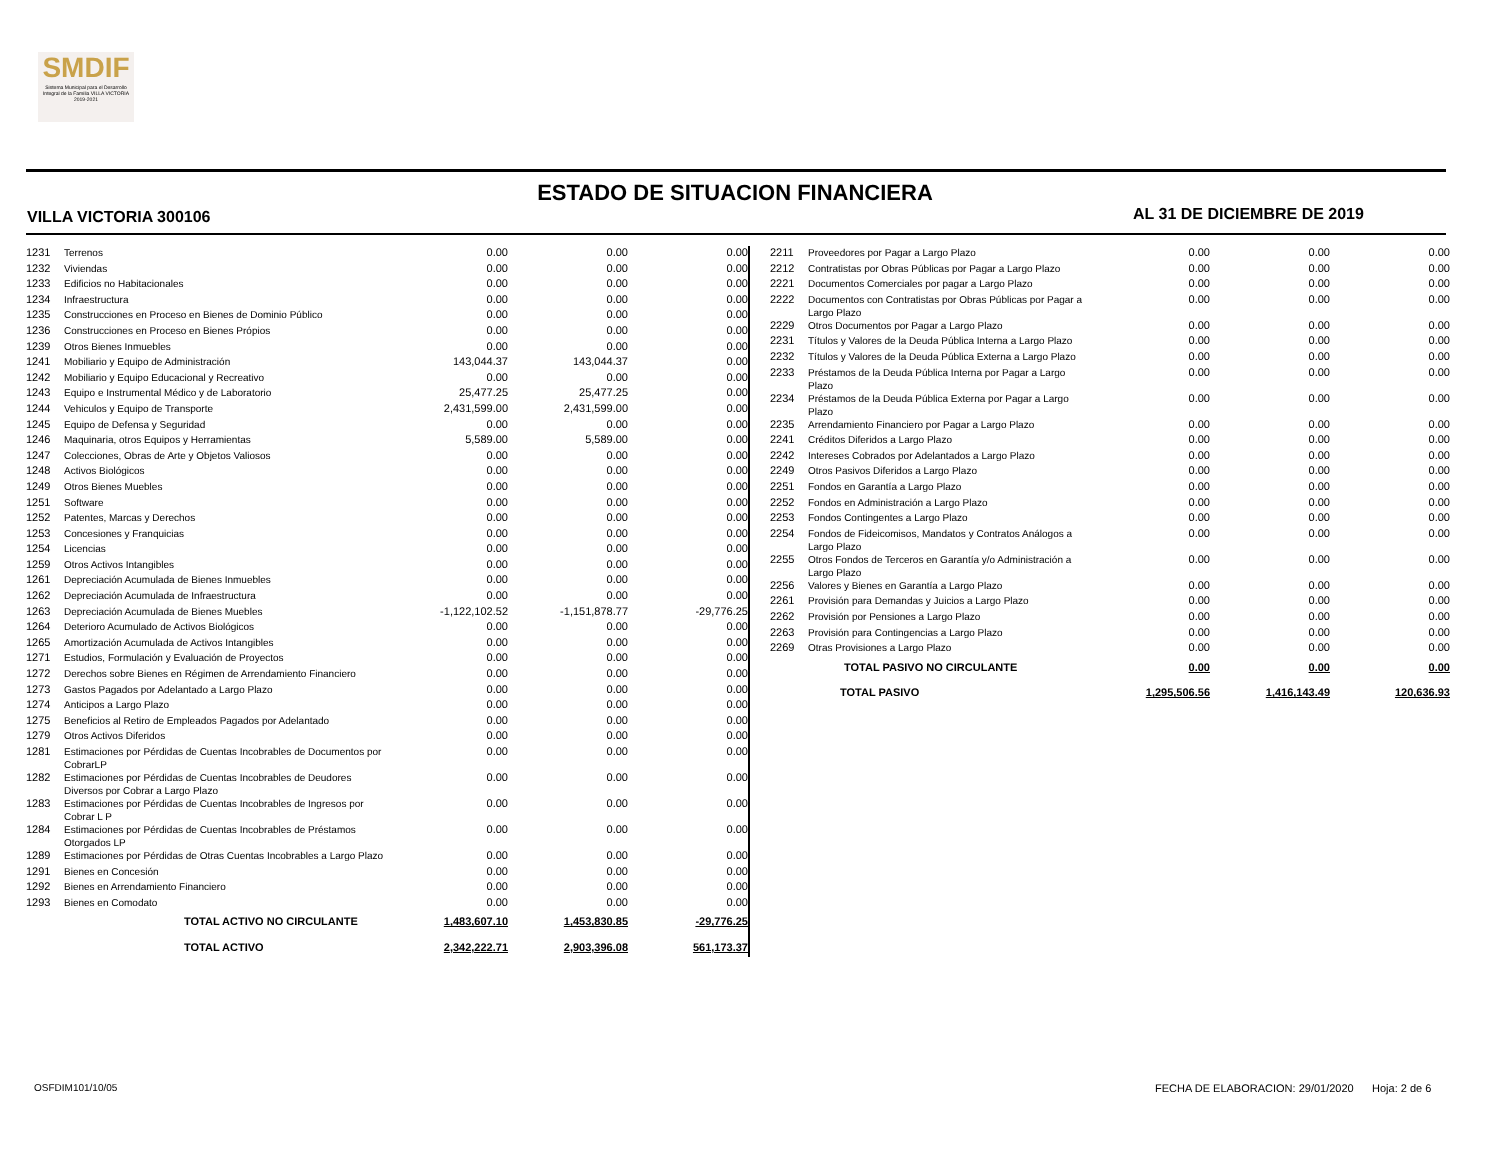SMDIF
Sistema Municipal para el Desarrollo Integral de la Familia VILLA VICTORIA 2019-2021
ESTADO DE SITUACION FINANCIERA
VILLA VICTORIA 300106 AL 31 DE DICIEMBRE DE 2019
| 1231 | Terrenos | 0.00 | 0.00 | 0.00 |
| 1232 | Viviendas | 0.00 | 0.00 | 0.00 |
| 1233 | Edificios no Habitacionales | 0.00 | 0.00 | 0.00 |
| 1234 | Infraestructura | 0.00 | 0.00 | 0.00 |
| 1235 | Construcciones en Proceso en Bienes de Dominio Público | 0.00 | 0.00 | 0.00 |
| 1236 | Construcciones en Proceso en Bienes Própios | 0.00 | 0.00 | 0.00 |
| 1239 | Otros Bienes Inmuebles | 0.00 | 0.00 | 0.00 |
| 1241 | Mobiliario y Equipo de Administración | 143,044.37 | 143,044.37 | 0.00 |
| 1242 | Mobiliario y Equipo Educacional y Recreativo | 0.00 | 0.00 | 0.00 |
| 1243 | Equipo e Instrumental Médico y de Laboratorio | 25,477.25 | 25,477.25 | 0.00 |
| 1244 | Vehiculos y Equipo de Transporte | 2,431,599.00 | 2,431,599.00 | 0.00 |
| 1245 | Equipo de Defensa y Seguridad | 0.00 | 0.00 | 0.00 |
| 1246 | Maquinaria, otros Equipos y Herramientas | 5,589.00 | 5,589.00 | 0.00 |
| 1247 | Colecciones, Obras de Arte y Objetos Valiosos | 0.00 | 0.00 | 0.00 |
| 1248 | Activos Biológicos | 0.00 | 0.00 | 0.00 |
| 1249 | Otros Bienes Muebles | 0.00 | 0.00 | 0.00 |
| 1251 | Software | 0.00 | 0.00 | 0.00 |
| 1252 | Patentes, Marcas y Derechos | 0.00 | 0.00 | 0.00 |
| 1253 | Concesiones y Franquicias | 0.00 | 0.00 | 0.00 |
| 1254 | Licencias | 0.00 | 0.00 | 0.00 |
| 1259 | Otros Activos Intangibles | 0.00 | 0.00 | 0.00 |
| 1261 | Depreciación Acumulada de Bienes Inmuebles | 0.00 | 0.00 | 0.00 |
| 1262 | Depreciación Acumulada de Infraestructura | 0.00 | 0.00 | 0.00 |
| 1263 | Depreciación Acumulada de Bienes Muebles | -1,122,102.52 | -1,151,878.77 | -29,776.25 |
| 1264 | Deterioro Acumulado de Activos Biológicos | 0.00 | 0.00 | 0.00 |
| 1265 | Amortización Acumulada de Activos Intangibles | 0.00 | 0.00 | 0.00 |
| 1271 | Estudios, Formulación y Evaluación de Proyectos | 0.00 | 0.00 | 0.00 |
| 1272 | Derechos sobre Bienes en Régimen de Arrendamiento Financiero | 0.00 | 0.00 | 0.00 |
| 1273 | Gastos Pagados por Adelantado a Largo Plazo | 0.00 | 0.00 | 0.00 |
| 1274 | Anticipos a Largo Plazo | 0.00 | 0.00 | 0.00 |
| 1275 | Beneficios al Retiro de Empleados Pagados por Adelantado | 0.00 | 0.00 | 0.00 |
| 1279 | Otros Activos Diferidos | 0.00 | 0.00 | 0.00 |
| 1281 | Estimaciones por Pérdidas de Cuentas Incobrables de Documentos por CobrarLP | 0.00 | 0.00 | 0.00 |
| 1282 | Estimaciones por Pérdidas de Cuentas Incobrables de Deudores Diversos por Cobrar a Largo Plazo | 0.00 | 0.00 | 0.00 |
| 1283 | Estimaciones por Pérdidas de Cuentas Incobrables de Ingresos por Cobrar L P | 0.00 | 0.00 | 0.00 |
| 1284 | Estimaciones por Pérdidas de Cuentas Incobrables de Préstamos Otorgados LP | 0.00 | 0.00 | 0.00 |
| 1289 | Estimaciones por Pérdidas de Otras Cuentas Incobrables a Largo Plazo | 0.00 | 0.00 | 0.00 |
| 1291 | Bienes en Concesión | 0.00 | 0.00 | 0.00 |
| 1292 | Bienes en Arrendamiento Financiero | 0.00 | 0.00 | 0.00 |
| 1293 | Bienes en Comodato | 0.00 | 0.00 | 0.00 |
| | TOTAL ACTIVO NO CIRCULANTE | 1,483,607.10 | 1,453,830.85 | -29,776.25 |
| | TOTAL ACTIVO | 2,342,222.71 | 2,903,396.08 | 561,173.37 |
| 2211 | Proveedores por Pagar a Largo Plazo | 0.00 | 0.00 | 0.00 |
| 2212 | Contratistas por Obras Públicas por Pagar a Largo Plazo | 0.00 | 0.00 | 0.00 |
| 2221 | Documentos Comerciales por pagar a Largo Plazo | 0.00 | 0.00 | 0.00 |
| 2222 | Documentos con Contratistas por Obras Públicas por Pagar a Largo Plazo | 0.00 | 0.00 | 0.00 |
| 2229 | Otros Documentos por Pagar a Largo Plazo | 0.00 | 0.00 | 0.00 |
| 2231 | Títulos y Valores de la Deuda Pública Interna a Largo Plazo | 0.00 | 0.00 | 0.00 |
| 2232 | Títulos y Valores de la Deuda Pública Externa a Largo Plazo | 0.00 | 0.00 | 0.00 |
| 2233 | Préstamos de la Deuda Pública Interna por Pagar a Largo Plazo | 0.00 | 0.00 | 0.00 |
| 2234 | Préstamos de la Deuda Pública Externa por Pagar a Largo Plazo | 0.00 | 0.00 | 0.00 |
| 2235 | Arrendamiento Financiero por Pagar a Largo Plazo | 0.00 | 0.00 | 0.00 |
| 2241 | Créditos Diferidos a Largo Plazo | 0.00 | 0.00 | 0.00 |
| 2242 | Intereses Cobrados por Adelantados a Largo Plazo | 0.00 | 0.00 | 0.00 |
| 2249 | Otros Pasivos Diferidos a Largo Plazo | 0.00 | 0.00 | 0.00 |
| 2251 | Fondos en Garantía a Largo Plazo | 0.00 | 0.00 | 0.00 |
| 2252 | Fondos en Administración a Largo Plazo | 0.00 | 0.00 | 0.00 |
| 2253 | Fondos Contingentes a Largo Plazo | 0.00 | 0.00 | 0.00 |
| 2254 | Fondos de Fideicomisos, Mandatos y Contratos Análogos a Largo Plazo | 0.00 | 0.00 | 0.00 |
| 2255 | Otros Fondos de Terceros en Garantía y/o Administración a Largo Plazo | 0.00 | 0.00 | 0.00 |
| 2256 | Valores y Bienes en Garantía a Largo Plazo | 0.00 | 0.00 | 0.00 |
| 2261 | Provisión para Demandas y Juicios a Largo Plazo | 0.00 | 0.00 | 0.00 |
| 2262 | Provisión por Pensiones a Largo Plazo | 0.00 | 0.00 | 0.00 |
| 2263 | Provisión para Contingencias a Largo Plazo | 0.00 | 0.00 | 0.00 |
| 2269 | Otras Provisiones a Largo Plazo | 0.00 | 0.00 | 0.00 |
| | TOTAL PASIVO NO CIRCULANTE | 0.00 | 0.00 | 0.00 |
| | TOTAL PASIVO | 1,295,506.56 | 1,416,143.49 | 120,636.93 |
OSFDIM101/10/05
FECHA DE ELABORACION: 29/01/2020 Hoja: 2 de 6